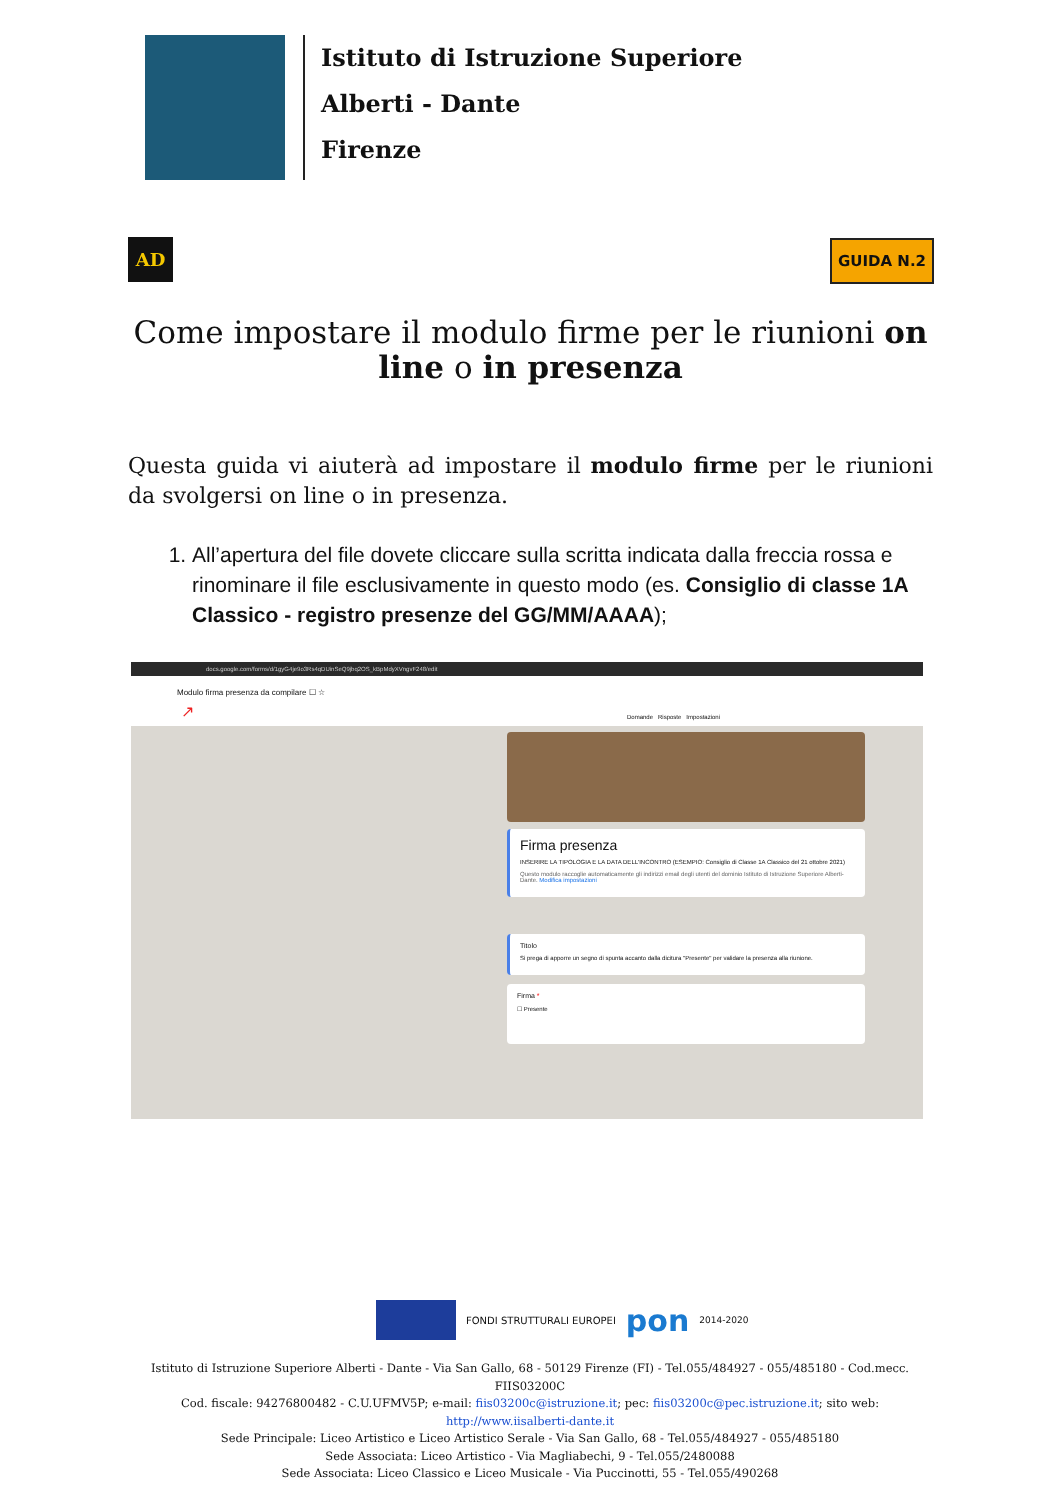Istituto di Istruzione Superiore
Alberti - Dante
Firenze
AD GUIDA N.2
Come impostare il modulo firme per le riunioni on line o in presenza
Questa guida vi aiuterà ad impostare il modulo firme per le riunioni da svolgersi on line o in presenza.
1. All’apertura del file dovete cliccare sulla scritta indicata dalla freccia rossa e rinominare il file esclusivamente in questo modo (es. Consiglio di classe 1A Classico - registro presenze del GG/MM/AAAA);
docs.google.com/forms/d/1gyG4je9o3Rs4qDUinSeQ9jbq2OS_kBpMdyXVngvF248/edit
Modulo firma presenza da compilare ☐ ☆
Domande Risposte Impostazioni ↗
Firma presenza
INSERIRE LA TIPOLOGIA E LA DATA DELL'INCONTRO (ESEMPIO: Consiglio di Classe 1A Classico del 21 ottobre 2021)
Questo modulo raccoglie automaticamente gli indirizzi email degli utenti del dominio Istituto di Istruzione Superiore Alberti-Dante. Modifica impostazioni
Titolo
Si prega di apporre un segno di spunta accanto dalla dicitura "Presente" per validare la presenza alla riunione.
Firma *
☐ Presente
FONDI STRUTTURALI EUROPEI pon 2014-2020
Istituto di Istruzione Superiore Alberti - Dante - Via San Gallo, 68 - 50129 Firenze (FI) - Tel.055/484927 - 055/485180 - Cod.mecc. FIIS03200C
Cod. fiscale: 94276800482 - C.U.UFMV5P; e-mail: fiis03200c@istruzione.it; pec: fiis03200c@pec.istruzione.it; sito web: http://www.iisalberti-dante.it
Sede Principale: Liceo Artistico e Liceo Artistico Serale - Via San Gallo, 68 - Tel.055/484927 - 055/485180
Sede Associata: Liceo Artistico - Via Magliabechi, 9 - Tel.055/2480088
Sede Associata: Liceo Classico e Liceo Musicale - Via Puccinotti, 55 - Tel.055/490268